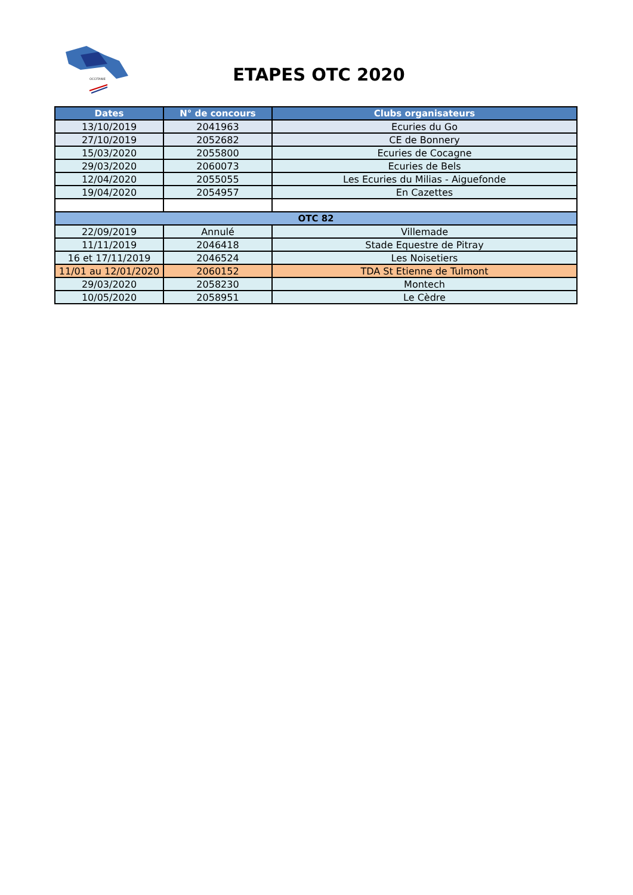OCCITANIE
ETAPES OTC 2020
| Dates | N° de concours | Clubs organisateurs |
| --- | --- | --- |
| 13/10/2019 | 2041963 | Ecuries du Go |
| 27/10/2019 | 2052682 | CE de Bonnery |
| 15/03/2020 | 2055800 | Ecuries de Cocagne |
| 29/03/2020 | 2060073 | Ecuries de Bels |
| 12/04/2020 | 2055055 | Les Ecuries du Milias - Aiguefonde |
| 19/04/2020 | 2054957 | En Cazettes |
| OTC 82 | | |
| 22/09/2019 | Annulé | Villemade |
| 11/11/2019 | 2046418 | Stade Equestre de Pitray |
| 16 et 17/11/2019 | 2046524 | Les Noisetiers |
| 11/01 au 12/01/2020 | 2060152 | TDA St Etienne de Tulmont |
| 29/03/2020 | 2058230 | Montech |
| 10/05/2020 | 2058951 | Le Cèdre |